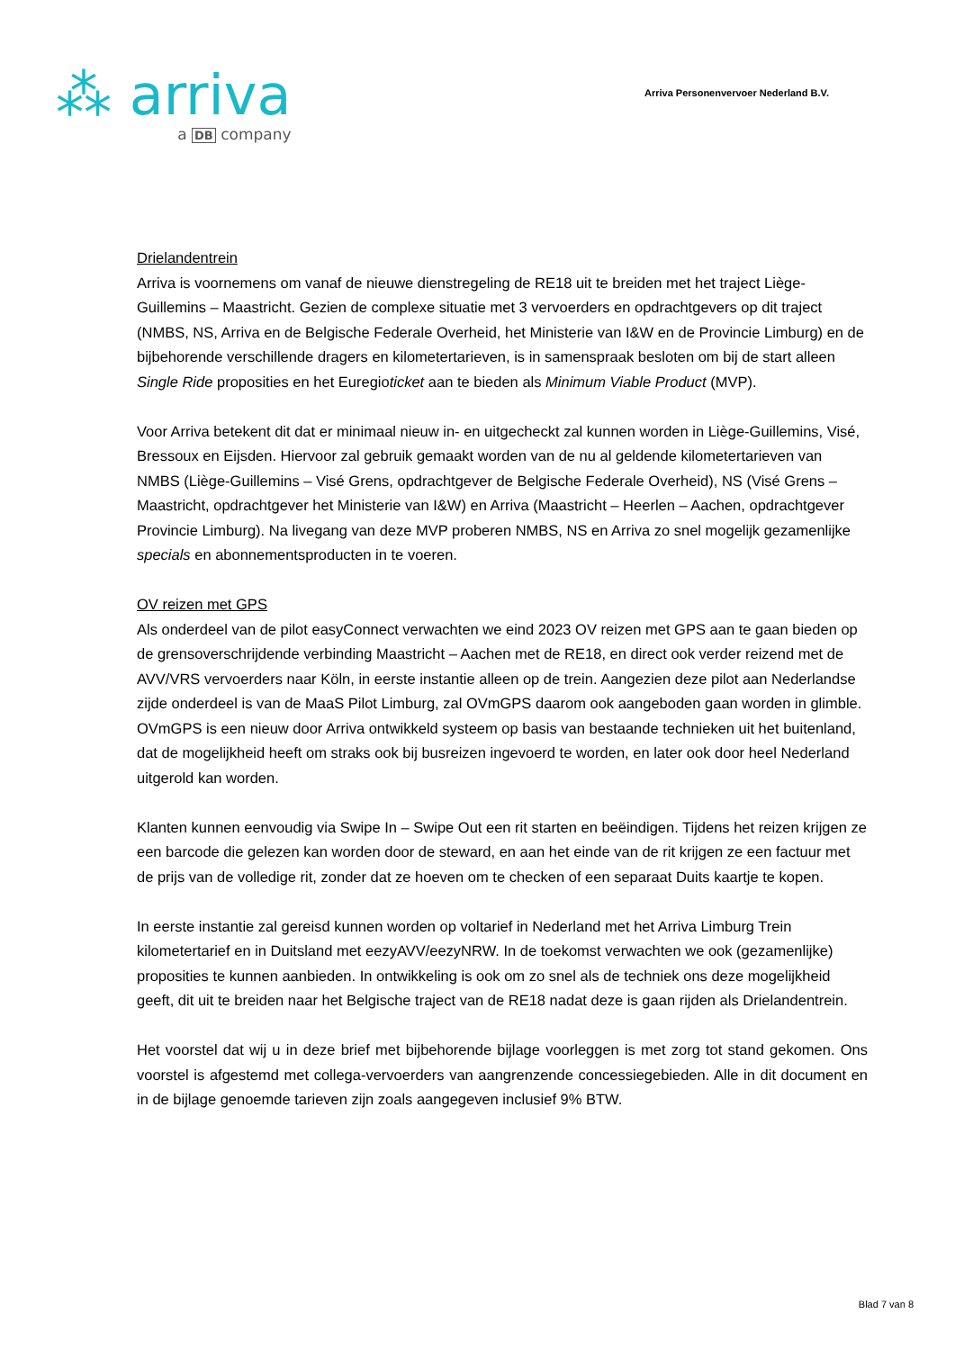⁂ arriva
a DB company
Arriva Personenvervoer Nederland B.V.
Drielandentrein
Arriva is voornemens om vanaf de nieuwe dienstregeling de RE18 uit te breiden met het traject Liège-Guillemins – Maastricht. Gezien de complexe situatie met 3 vervoerders en opdrachtgevers op dit traject (NMBS, NS, Arriva en de Belgische Federale Overheid, het Ministerie van I&W en de Provincie Limburg) en de bijbehorende verschillende dragers en kilometertarieven, is in samenspraak besloten om bij de start alleen Single Ride proposities en het Euregioticket aan te bieden als Minimum Viable Product (MVP).
Voor Arriva betekent dit dat er minimaal nieuw in- en uitgecheckt zal kunnen worden in Liège-Guillemins, Visé, Bressoux en Eijsden. Hiervoor zal gebruik gemaakt worden van de nu al geldende kilometertarieven van NMBS (Liège-Guillemins – Visé Grens, opdrachtgever de Belgische Federale Overheid), NS (Visé Grens – Maastricht, opdrachtgever het Ministerie van I&W) en Arriva (Maastricht – Heerlen – Aachen, opdrachtgever Provincie Limburg). Na livegang van deze MVP proberen NMBS, NS en Arriva zo snel mogelijk gezamenlijke specials en abonnementsproducten in te voeren.
OV reizen met GPS
Als onderdeel van de pilot easyConnect verwachten we eind 2023 OV reizen met GPS aan te gaan bieden op de grensoverschrijdende verbinding Maastricht – Aachen met de RE18, en direct ook verder reizend met de AVV/VRS vervoerders naar Köln, in eerste instantie alleen op de trein. Aangezien deze pilot aan Nederlandse zijde onderdeel is van de MaaS Pilot Limburg, zal OVmGPS daarom ook aangeboden gaan worden in glimble. OVmGPS is een nieuw door Arriva ontwikkeld systeem op basis van bestaande technieken uit het buitenland, dat de mogelijkheid heeft om straks ook bij busreizen ingevoerd te worden, en later ook door heel Nederland uitgerold kan worden.
Klanten kunnen eenvoudig via Swipe In – Swipe Out een rit starten en beëindigen. Tijdens het reizen krijgen ze een barcode die gelezen kan worden door de steward, en aan het einde van de rit krijgen ze een factuur met de prijs van de volledige rit, zonder dat ze hoeven om te checken of een separaat Duits kaartje te kopen.
In eerste instantie zal gereisd kunnen worden op voltarief in Nederland met het Arriva Limburg Trein kilometertarief en in Duitsland met eezyAVV/eezyNRW. In de toekomst verwachten we ook (gezamenlijke) proposities te kunnen aanbieden. In ontwikkeling is ook om zo snel als de techniek ons deze mogelijkheid geeft, dit uit te breiden naar het Belgische traject van de RE18 nadat deze is gaan rijden als Drielandentrein.
Het voorstel dat wij u in deze brief met bijbehorende bijlage voorleggen is met zorg tot stand gekomen. Ons voorstel is afgestemd met collega-vervoerders van aangrenzende concessiegebieden. Alle in dit document en in de bijlage genoemde tarieven zijn zoals aangegeven inclusief 9% BTW.
Blad 7 van 8